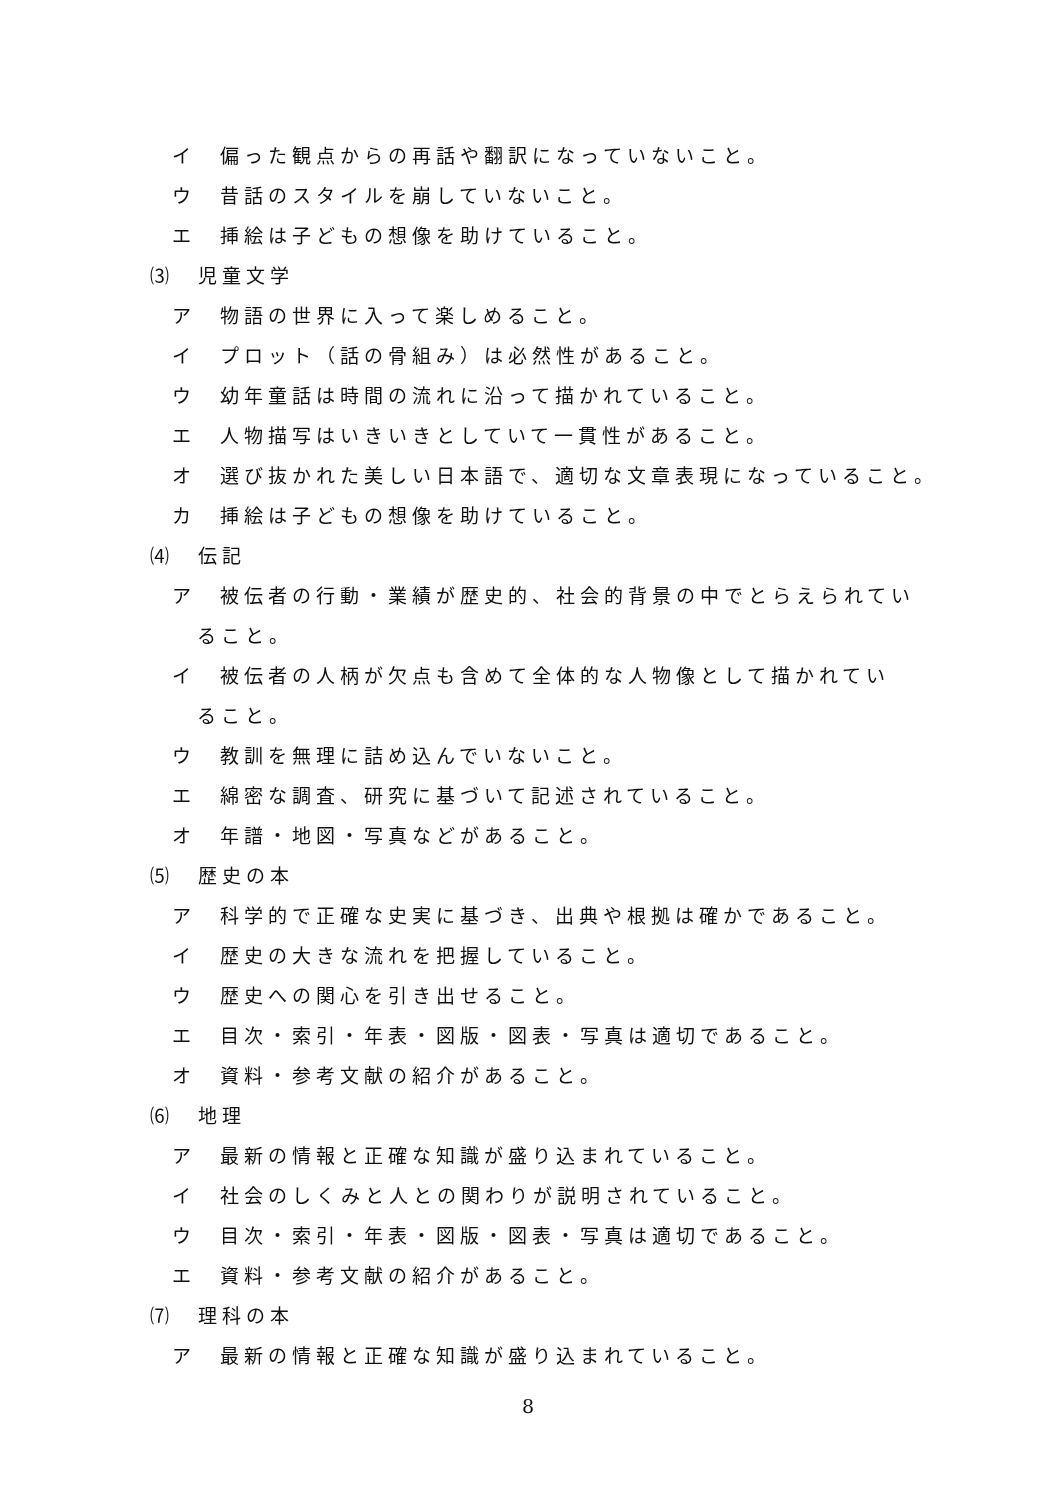イ　偏った観点からの再話や翻訳になっていないこと。
ウ　昔話のスタイルを崩していないこと。
エ　挿絵は子どもの想像を助けていること。
⑶　児童文学
ア　物語の世界に入って楽しめること。
イ　プロット（話の骨組み）は必然性があること。
ウ　幼年童話は時間の流れに沿って描かれていること。
エ　人物描写はいきいきとしていて一貫性があること。
オ　選び抜かれた美しい日本語で、適切な文章表現になっていること。
カ　挿絵は子どもの想像を助けていること。
⑷　伝記
ア　被伝者の行動・業績が歴史的、社会的背景の中でとらえられてい
ること。
イ　被伝者の人柄が欠点も含めて全体的な人物像として描かれてい
ること。
ウ　教訓を無理に詰め込んでいないこと。
エ　綿密な調査、研究に基づいて記述されていること。
オ　年譜・地図・写真などがあること。
⑸　歴史の本
ア　科学的で正確な史実に基づき、出典や根拠は確かであること。
イ　歴史の大きな流れを把握していること。
ウ　歴史への関心を引き出せること。
エ　目次・索引・年表・図版・図表・写真は適切であること。
オ　資料・参考文献の紹介があること。
⑹　地理
ア　最新の情報と正確な知識が盛り込まれていること。
イ　社会のしくみと人との関わりが説明されていること。
ウ　目次・索引・年表・図版・図表・写真は適切であること。
エ　資料・参考文献の紹介があること。
⑺　理科の本
ア　最新の情報と正確な知識が盛り込まれていること。
8